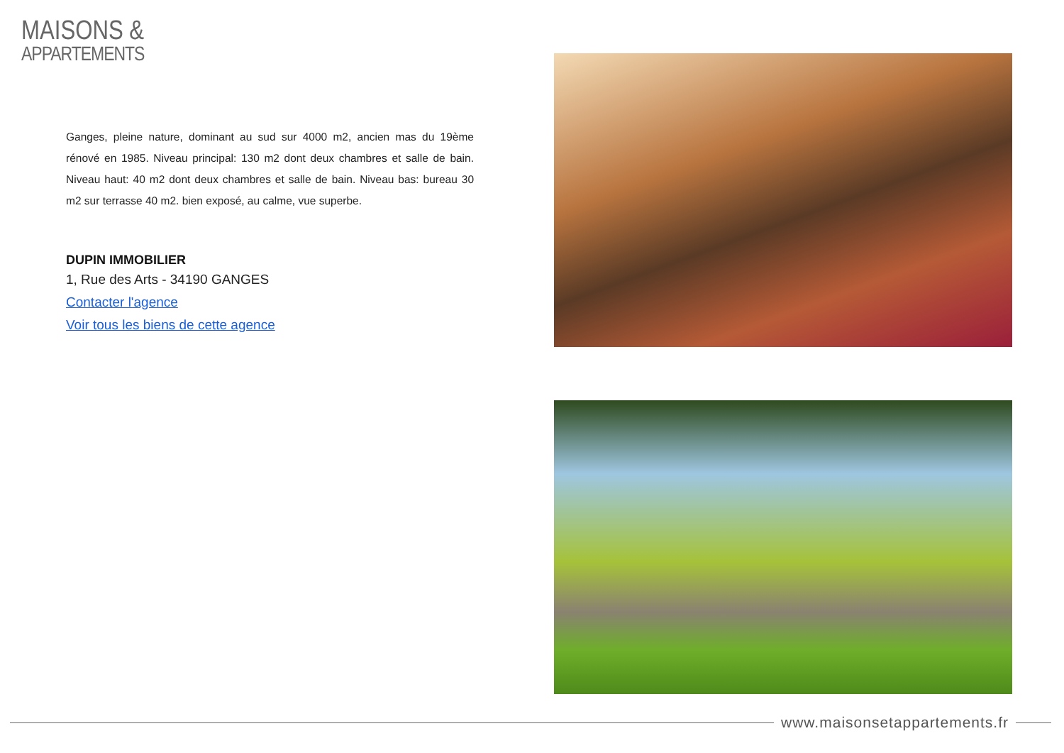MAISONS &
APPARTEMENTS
Ganges, pleine nature, dominant au sud sur 4000 m2, ancien mas du 19ème rénové en 1985. Niveau principal: 130 m2 dont deux chambres et salle de bain. Niveau haut: 40 m2 dont deux chambres et salle de bain. Niveau bas: bureau 30 m2 sur terrasse 40 m2. bien exposé, au calme, vue superbe.
DUPIN IMMOBILIER
1, Rue des Arts - 34190 GANGES
Contacter l'agence
Voir tous les biens de cette agence
www.maisonsetappartements.fr